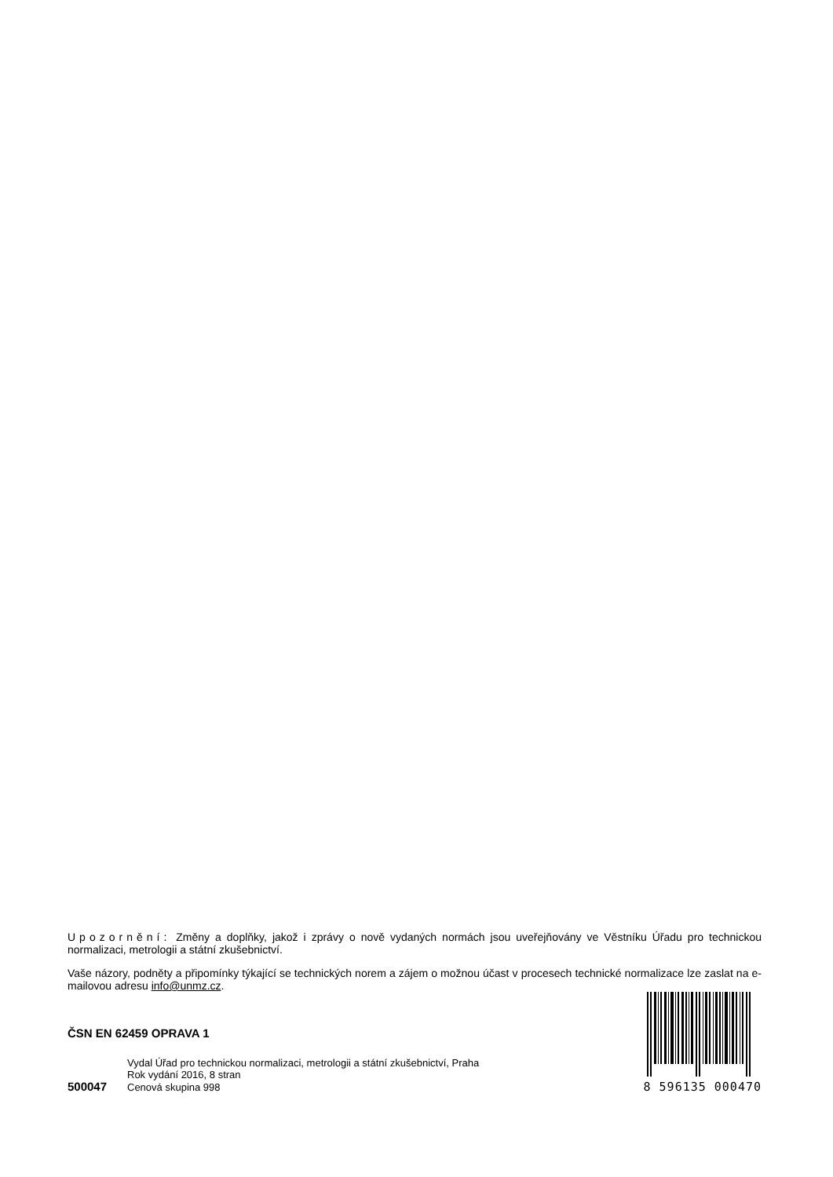Upozornění: Změny a doplňky, jakož i zprávy o nově vydaných normách jsou uveřejňovány ve Věstníku Úřadu pro technickou normalizaci, metrologii a státní zkušebnictví.
Vaše názory, podněty a připomínky týkající se technických norem a zájem o možnou účast v procesech technické normalizace lze zaslat na e-mailovou adresu info@unmz.cz.
ČSN EN 62459 OPRAVA 1
Vydal Úřad pro technickou normalizaci, metrologii a státní zkušebnictví, Praha
Rok vydání 2016, 8 stran
500047 Cenová skupina 998
8 596135 000470